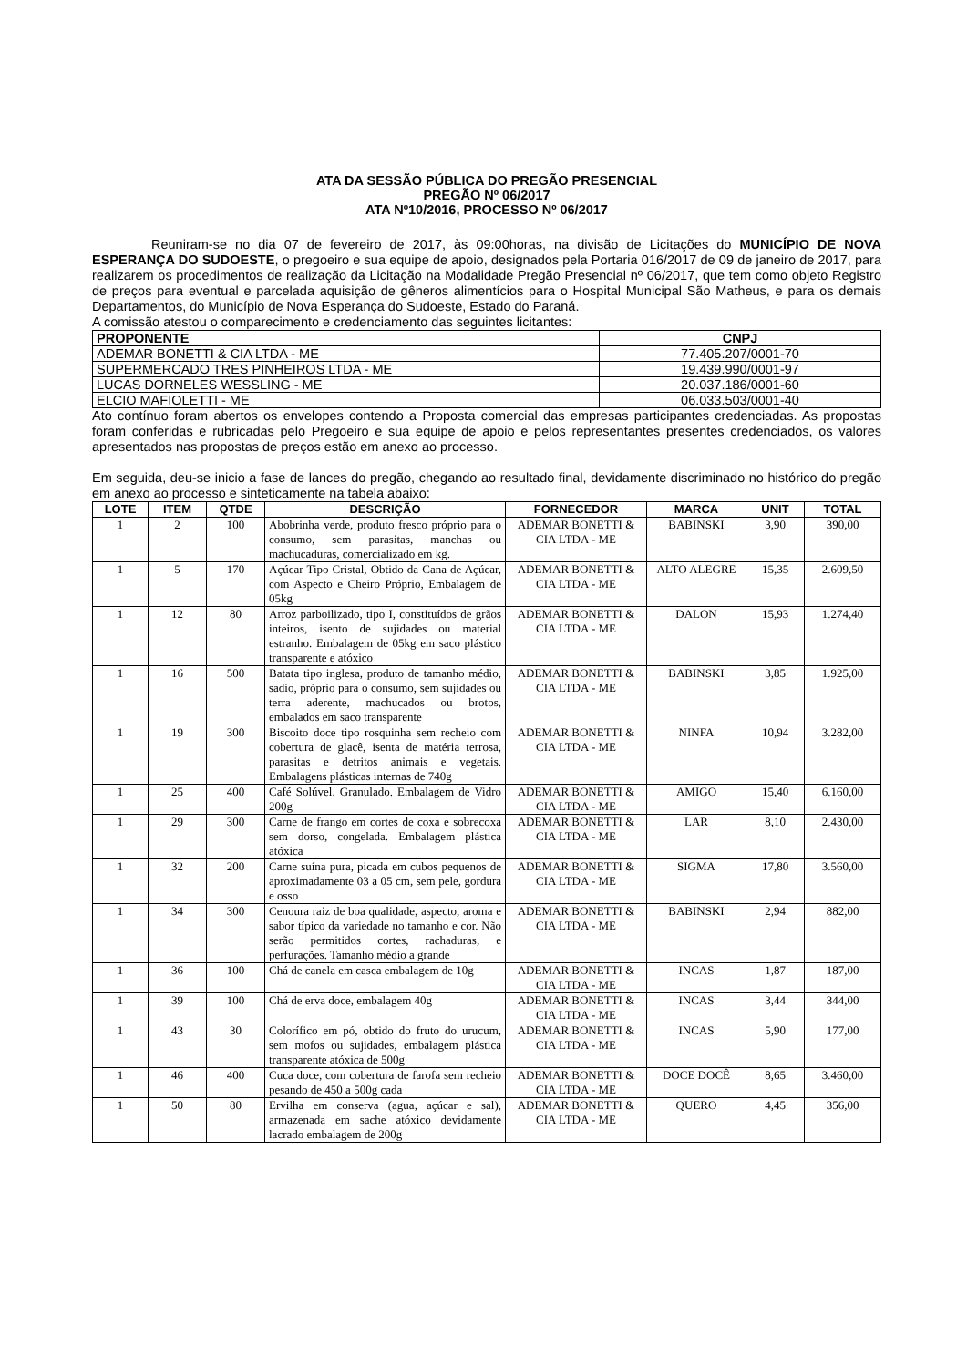ATA DA SESSÃO PÚBLICA DO PREGÃO PRESENCIAL
PREGÃO Nº 06/2017
ATA Nº10/2016, PROCESSO Nº 06/2017
Reuniram-se no dia 07 de fevereiro de 2017, às 09:00horas, na divisão de Licitações do MUNICÍPIO DE NOVA ESPERANÇA DO SUDOESTE, o pregoeiro e sua equipe de apoio, designados pela Portaria 016/2017 de 09 de janeiro de 2017, para realizarem os procedimentos de realização da Licitação na Modalidade Pregão Presencial nº 06/2017, que tem como objeto Registro de preços para eventual e parcelada aquisição de gêneros alimentícios para o Hospital Municipal São Matheus, e para os demais Departamentos, do Município de Nova Esperança do Sudoeste, Estado do Paraná.
A comissão atestou o comparecimento e credenciamento das seguintes licitantes:
| PROPONENTE | CNPJ |
| --- | --- |
| ADEMAR BONETTI & CIA LTDA - ME | 77.405.207/0001-70 |
| SUPERMERCADO TRES PINHEIROS LTDA - ME | 19.439.990/0001-97 |
| LUCAS DORNELES WESSLING - ME | 20.037.186/0001-60 |
| ELCIO MAFIOLETTI - ME | 06.033.503/0001-40 |
Ato contínuo foram abertos os envelopes contendo a Proposta comercial das empresas participantes credenciadas. As propostas foram conferidas e rubricadas pelo Pregoeiro e sua equipe de apoio e pelos representantes presentes credenciados, os valores apresentados nas propostas de preços estão em anexo ao processo.
Em seguida, deu-se inicio a fase de lances do pregão, chegando ao resultado final, devidamente discriminado no histórico do pregão em anexo ao processo e sinteticamente na tabela abaixo:
| LOTE | ITEM | QTDE | DESCRIÇÃO | FORNECEDOR | MARCA | UNIT | TOTAL |
| --- | --- | --- | --- | --- | --- | --- | --- |
| 1 | 2 | 100 | Abobrinha verde, produto fresco próprio para o consumo, sem parasitas, manchas ou machucaduras, comercializado em kg. | ADEMAR BONETTI & CIA LTDA - ME | BABINSKI | 3,90 | 390,00 |
| 1 | 5 | 170 | Açúcar Tipo Cristal, Obtido da Cana de Açúcar, com Aspecto e Cheiro Próprio, Embalagem de 05kg | ADEMAR BONETTI & CIA LTDA - ME | ALTO ALEGRE | 15,35 | 2.609,50 |
| 1 | 12 | 80 | Arroz parboilizado, tipo I, constituídos de grãos inteiros, isento de sujidades ou material estranho. Embalagem de 05kg em saco plástico transparente e atóxico | ADEMAR BONETTI & CIA LTDA - ME | DALON | 15,93 | 1.274,40 |
| 1 | 16 | 500 | Batata tipo inglesa, produto de tamanho médio, sadio, próprio para o consumo, sem sujidades ou terra aderente, machucados ou brotos, embalados em saco transparente | ADEMAR BONETTI & CIA LTDA - ME | BABINSKI | 3,85 | 1.925,00 |
| 1 | 19 | 300 | Biscoito doce tipo rosquinha sem recheio com cobertura de glacê, isenta de matéria terrosa, parasitas e detritos animais e vegetais. Embalagens plásticas internas de 740g | ADEMAR BONETTI & CIA LTDA - ME | NINFA | 10,94 | 3.282,00 |
| 1 | 25 | 400 | Café Solúvel, Granulado. Embalagem de Vidro 200g | ADEMAR BONETTI & CIA LTDA - ME | AMIGO | 15,40 | 6.160,00 |
| 1 | 29 | 300 | Carne de frango em cortes de coxa e sobrecoxa sem dorso, congelada. Embalagem plástica atóxica | ADEMAR BONETTI & CIA LTDA - ME | LAR | 8,10 | 2.430,00 |
| 1 | 32 | 200 | Carne suína pura, picada em cubos pequenos de aproximadamente 03 a 05 cm, sem pele, gordura e osso | ADEMAR BONETTI & CIA LTDA - ME | SIGMA | 17,80 | 3.560,00 |
| 1 | 34 | 300 | Cenoura raiz de boa qualidade, aspecto, aroma e sabor típico da variedade no tamanho e cor. Não serão permitidos cortes, rachaduras, e perfurações. Tamanho médio a grande | ADEMAR BONETTI & CIA LTDA - ME | BABINSKI | 2,94 | 882,00 |
| 1 | 36 | 100 | Chá de canela em casca embalagem de 10g | ADEMAR BONETTI & CIA LTDA - ME | INCAS | 1,87 | 187,00 |
| 1 | 39 | 100 | Chá de erva doce, embalagem 40g | ADEMAR BONETTI & CIA LTDA - ME | INCAS | 3,44 | 344,00 |
| 1 | 43 | 30 | Colorífico em pó, obtido do fruto do urucum, sem mofos ou sujidades, embalagem plástica transparente atóxica de 500g | ADEMAR BONETTI & CIA LTDA - ME | INCAS | 5,90 | 177,00 |
| 1 | 46 | 400 | Cuca doce, com cobertura de farofa sem recheio pesando de 450 a 500g cada | ADEMAR BONETTI & CIA LTDA - ME | DOCE DOCÊ | 8,65 | 3.460,00 |
| 1 | 50 | 80 | Ervilha em conserva (agua, açúcar e sal), armazenada em sache atóxico devidamente lacrado embalagem de 200g | ADEMAR BONETTI & CIA LTDA - ME | QUERO | 4,45 | 356,00 |